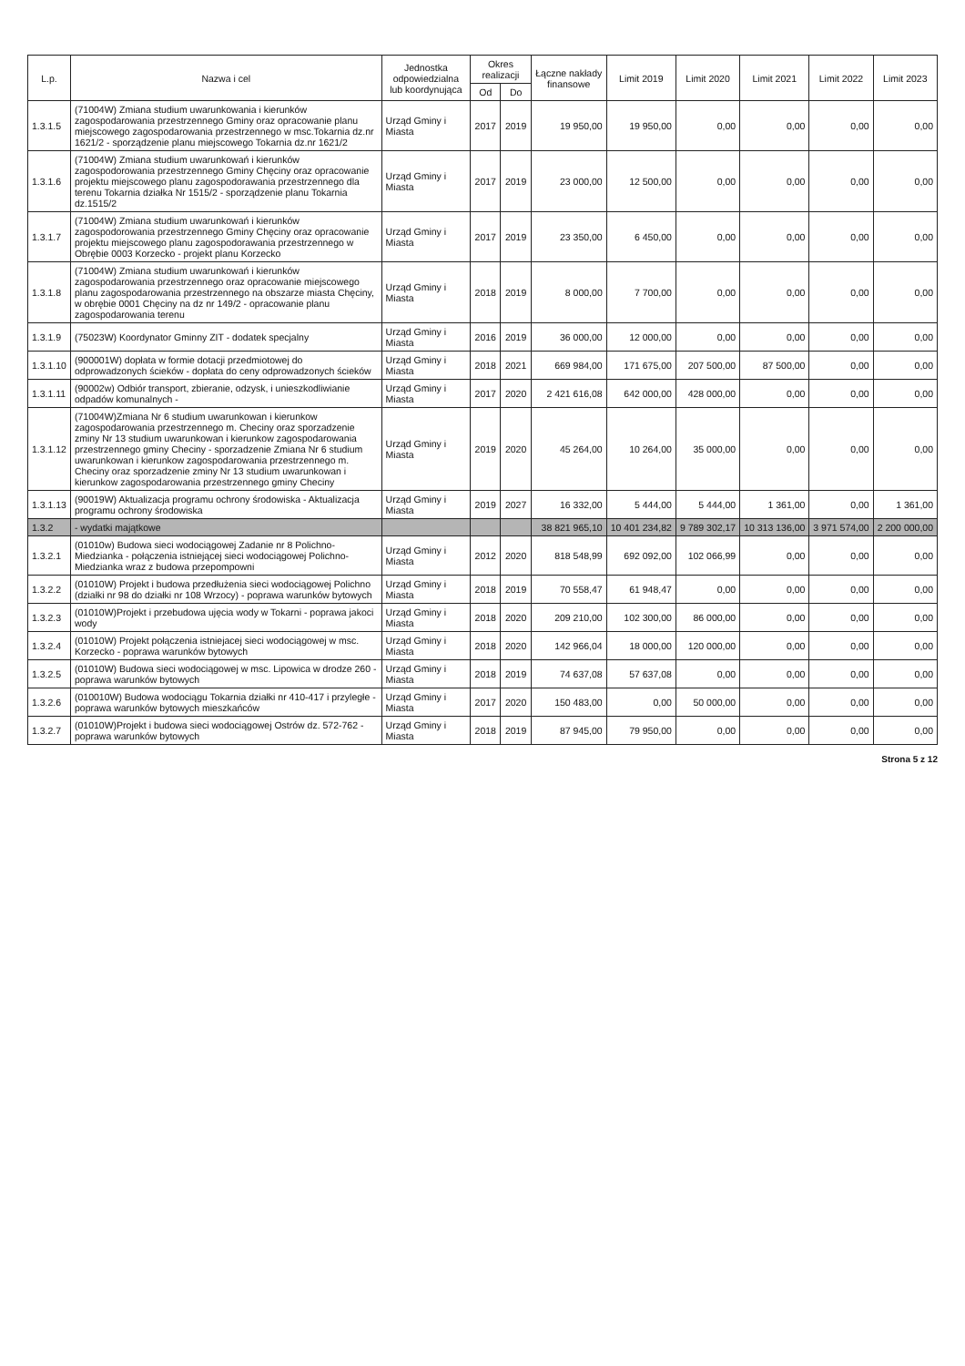| L.p. | Nazwa i cel | Jednostka odpowiedzialna lub koordynująca | Okres realizacji | | Łączne nakłady finansowe | Limit 2019 | Limit 2020 | Limit 2021 | Limit 2022 | Limit 2023 |
| --- | --- | --- | --- | --- | --- | --- | --- | --- | --- | --- |
| | | | Od | Do | | | | | | |
| 1.3.1.5 | (71004W) Zmiana studium uwarunkowania i kierunków zagospodarowania przestrzennego Gminy oraz opracowanie planu miejscowego zagospodarowania przestrzennego w msc.Tokarnia dz.nr 1621/2 - sporządzenie planu miejscowego Tokarnia dz.nr 1621/2 | Urząd Gminy i Miasta | 2017 | 2019 | 19 950,00 | 19 950,00 | 0,00 | 0,00 | 0,00 | 0,00 |
| 1.3.1.6 | (71004W) Zmiana studium uwarunkowań i kierunków zagospodorowania przestrzennego Gminy Chęciny oraz opracowanie projektu miejscowego planu zagospodorawania przestrzennego dla terenu Tokarnia działka Nr 1515/2 - sporządzenie planu Tokarnia dz.1515/2 | Urząd Gminy i Miasta | 2017 | 2019 | 23 000,00 | 12 500,00 | 0,00 | 0,00 | 0,00 | 0,00 |
| 1.3.1.7 | (71004W) Zmiana studium uwarunkowań i kierunków zagospodorowania przestrzennego Gminy Chęciny oraz opracowanie projektu miejscowego planu zagospodorawania przestrzennego w Obrębie 0003 Korzecko - projekt planu Korzecko | Urząd Gminy i Miasta | 2017 | 2019 | 23 350,00 | 6 450,00 | 0,00 | 0,00 | 0,00 | 0,00 |
| 1.3.1.8 | (71004W) Zmiana studium uwarunkowań i kierunków zagospodarowania przestrzennego oraz opracowanie miejscowego planu zagospodarowania przestrzennego na obszarze miasta Chęciny, w obrębie 0001 Chęciny na dz nr 149/2 - opracowanie planu zagospodarowania terenu | Urząd Gminy i Miasta | 2018 | 2019 | 8 000,00 | 7 700,00 | 0,00 | 0,00 | 0,00 | 0,00 |
| 1.3.1.9 | (75023W) Koordynator Gminny ZIT - dodatek specjalny | Urząd Gminy i Miasta | 2016 | 2019 | 36 000,00 | 12 000,00 | 0,00 | 0,00 | 0,00 | 0,00 |
| 1.3.1.10 | (900001W) dopłata w formie dotacji przedmiotowej do odprowadzonych ścieków - dopłata do ceny odprowadzonych ścieków | Urząd Gminy i Miasta | 2018 | 2021 | 669 984,00 | 171 675,00 | 207 500,00 | 87 500,00 | 0,00 | 0,00 |
| 1.3.1.11 | (90002w) Odbiór transport, zbieranie, odzysk, i unieszkodliwianie odpadów komunalnych - | Urząd Gminy i Miasta | 2017 | 2020 | 2 421 616,08 | 642 000,00 | 428 000,00 | 0,00 | 0,00 | 0,00 |
| 1.3.1.12 | (71004W)Zmiana Nr 6 studium uwarunkowan i kierunkow zagospodarowania przestrzennego m. Checiny oraz sporzadzenie zminy Nr 13 studium uwarunkowan i kierunkow zagospodarowania przestrzennego gminy Checiny - sporzadzenie Zmiana Nr 6 studium uwarunkowan i kierunkow zagospodarowania przestrzennego m. Checiny oraz sporzadzenie zminy Nr 13 studium uwarunkowan i kierunkow zagospodarowania przestrzennego gminy Checiny | Urząd Gminy i Miasta | 2019 | 2020 | 45 264,00 | 10 264,00 | 35 000,00 | 0,00 | 0,00 | 0,00 |
| 1.3.1.13 | (90019W) Aktualizacja programu ochrony środowiska - Aktualizacja programu ochrony środowiska | Urząd Gminy i Miasta | 2019 | 2027 | 16 332,00 | 5 444,00 | 5 444,00 | 1 361,00 | 0,00 | 1 361,00 |
| 1.3.2 | - wydatki majątkowe | | | | 38 821 965,10 | 10 401 234,82 | 9 789 302,17 | 10 313 136,00 | 3 971 574,00 | 2 200 000,00 |
| 1.3.2.1 | (01010w) Budowa sieci wodociągowej Zadanie nr 8 Polichno-Miedzianka - połączenia istniejącej sieci wodociągowej Polichno-Miedzianka wraz z budowa przepompowni | Urząd Gminy i Miasta | 2012 | 2020 | 818 548,99 | 692 092,00 | 102 066,99 | 0,00 | 0,00 | 0,00 |
| 1.3.2.2 | (01010W) Projekt i budowa przedłużenia sieci wodociągowej Polichno (działki nr 98 do działki nr 108 Wrzocy) - poprawa warunków bytowych | Urząd Gminy i Miasta | 2018 | 2019 | 70 558,47 | 61 948,47 | 0,00 | 0,00 | 0,00 | 0,00 |
| 1.3.2.3 | (01010W)Projekt i przebudowa ujęcia wody w Tokarni - poprawa jakoci wody | Urząd Gminy i Miasta | 2018 | 2020 | 209 210,00 | 102 300,00 | 86 000,00 | 0,00 | 0,00 | 0,00 |
| 1.3.2.4 | (01010W) Projekt połączenia istniejacej sieci wodociągowej w msc. Korzecko - poprawa warunków bytowych | Urząd Gminy i Miasta | 2018 | 2020 | 142 966,04 | 18 000,00 | 120 000,00 | 0,00 | 0,00 | 0,00 |
| 1.3.2.5 | (01010W) Budowa sieci wodociągowej w msc. Lipowica w drodze 260 - poprawa warunków bytowych | Urząd Gminy i Miasta | 2018 | 2019 | 74 637,08 | 57 637,08 | 0,00 | 0,00 | 0,00 | 0,00 |
| 1.3.2.6 | (010010W) Budowa wodociągu Tokarnia działki nr 410-417 i przyległe - poprawa warunków bytowych mieszkańców | Urząd Gminy i Miasta | 2017 | 2020 | 150 483,00 | 0,00 | 50 000,00 | 0,00 | 0,00 | 0,00 |
| 1.3.2.7 | (01010W)Projekt i budowa sieci wodociągowej Ostrów dz. 572-762 - poprawa warunków bytowych | Urząd Gminy i Miasta | 2018 | 2019 | 87 945,00 | 79 950,00 | 0,00 | 0,00 | 0,00 | 0,00 |
Strona 5 z 12